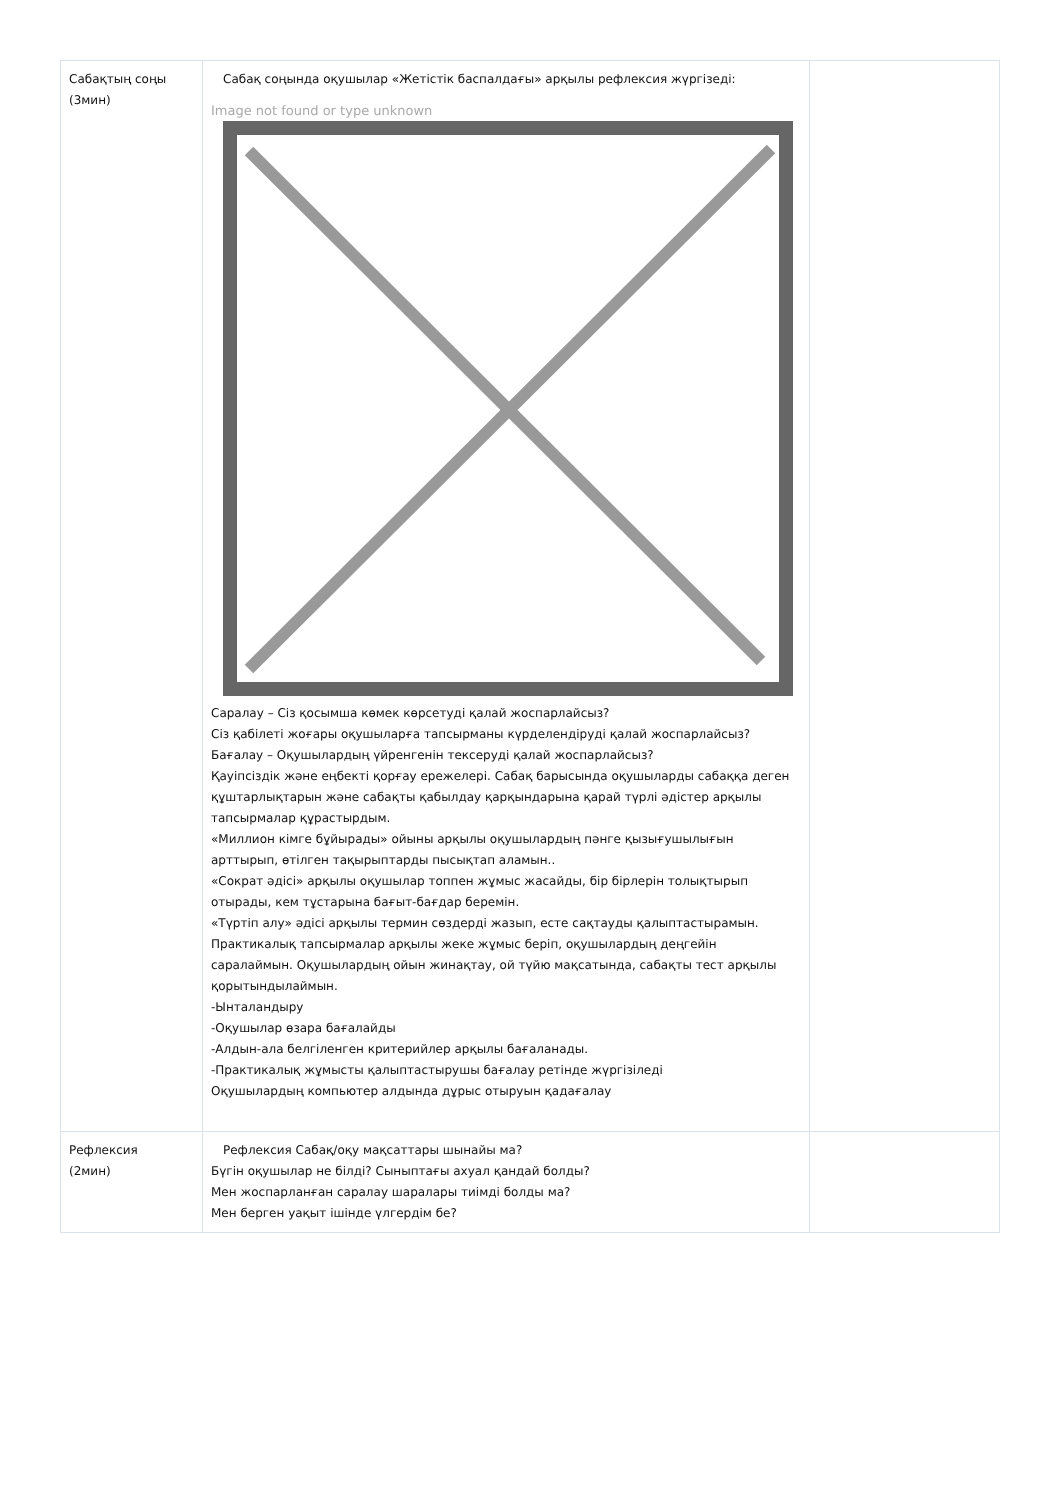| Сабақтың соңы (3мин) | Сабақ соңында оқушылар «Жетістік баспалдағы» арқылы рефлексия жүргізеді: Image not found or type unknown Саралау – Сіз қосымша көмек көрсетуді қалай жоспарлайсыз? Сіз қабілеті жоғары оқушыларға тапсырманы күрделендіруді қалай жоспарлайсыз? Бағалау – Оқушылардың үйренгенін тексеруді қалай жоспарлайсыз? Қауіпсіздік және еңбекті қорғау ережелері. Сабақ барысында оқушыларды сабаққа деген құштарлықтарын және сабақты қабылдау қарқындарына қарай түрлі әдістер арқылы тапсырмалар құрастырдым. «Миллион кімге бұйырады» ойыны арқылы оқушылардың пәнге қызығушылығын арттырып, өтілген тақырыптарды пысықтап аламын.. «Сократ әдісі» арқылы оқушылар топпен жұмыс жасайды, бір бірлерін толықтырып отырады, кем тұстарына бағыт-бағдар беремін. «Түртіп алу» әдісі арқылы термин сөздерді жазып, есте сақтауды қалыптастырамын. Практикалық тапсырмалар арқылы жеке жұмыс беріп, оқушылардың деңгейін саралаймын. Оқушылардың ойын жинақтау, ой түйю мақсатында, сабақты тест арқылы қорытындылаймын. -Ынталандыру -Оқушылар өзара бағалайды -Алдын-ала белгіленген критерийлер арқылы бағаланады. -Практикалық жұмысты қалыптастырушы бағалау ретінде жүргізіледі Оқушылардың компьютер алдында дұрыс отыруын қадағалау | |
| Рефлексия (2мин) | Рефлексия Сабақ/оқу мақсаттары шынайы ма? Бүгін оқушылар не білді? Сыныптағы ахуал қандай болды? Мен жоспарланған саралау шаралары тиімді болды ма? Мен берген уақыт ішінде үлгердім бе? | |